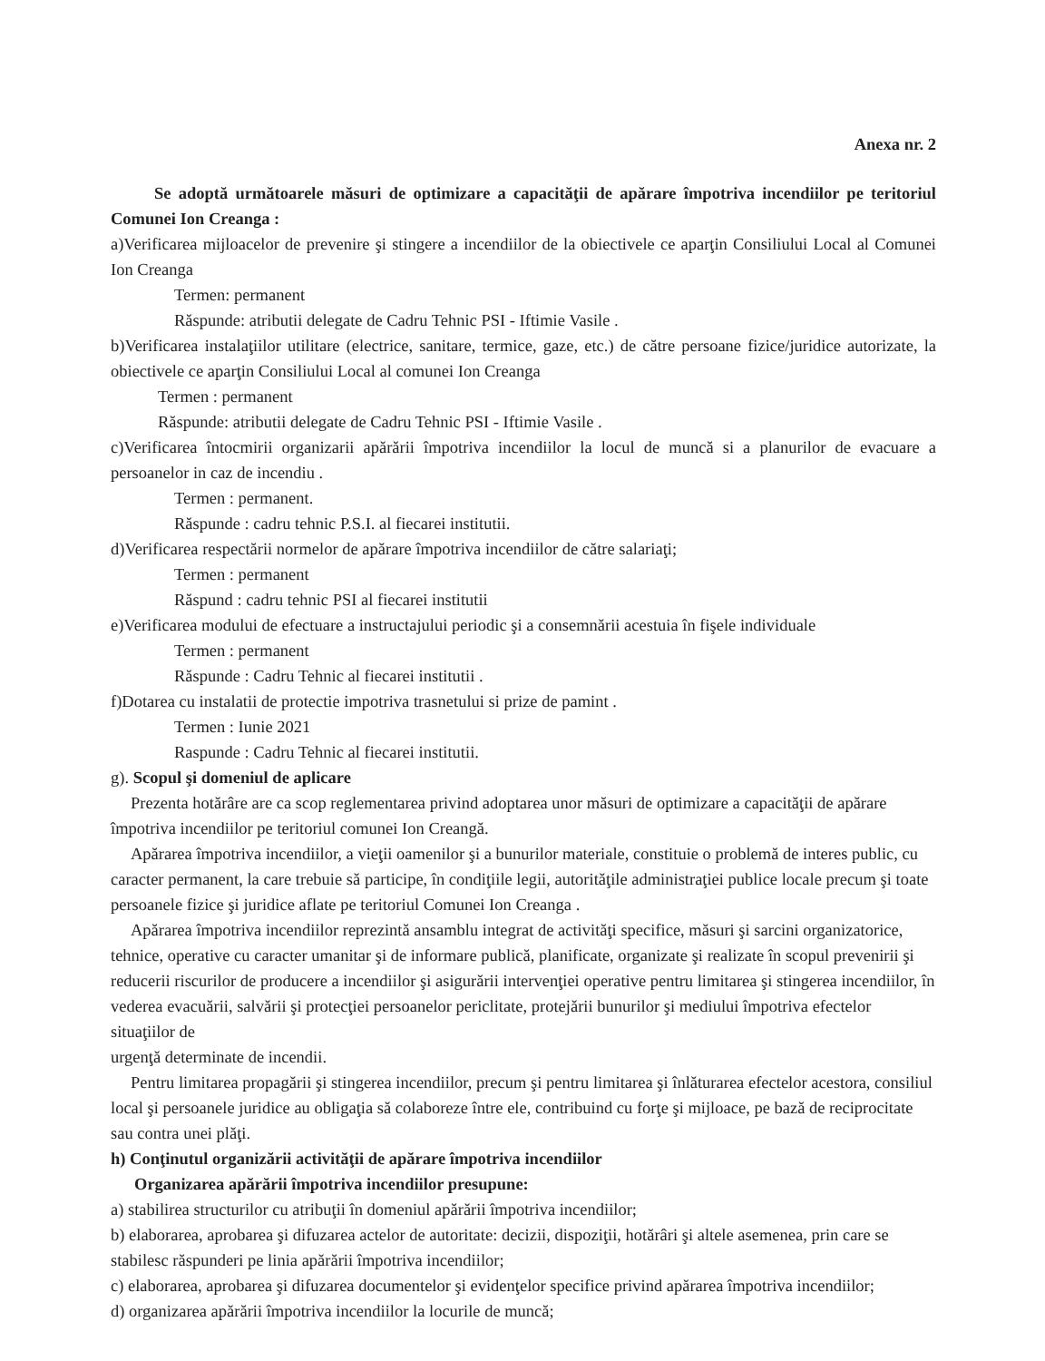Anexa nr. 2
Se adoptă următoarele măsuri de optimizare a capacităţii de apărare împotriva incendiilor pe teritoriul Comunei Ion Creanga :
a)Verificarea mijloacelor de prevenire şi stingere a incendiilor de la obiectivele ce aparţin Consiliului Local al Comunei Ion Creanga
Termen: permanent
Răspunde: atributii delegate de Cadru Tehnic PSI - Iftimie Vasile .
b)Verificarea instalaţiilor utilitare (electrice, sanitare, termice, gaze, etc.) de către persoane fizice/juridice autorizate, la obiectivele ce aparţin Consiliului Local al comunei Ion Creanga
Termen : permanent
Răspunde: atributii delegate de Cadru Tehnic PSI - Iftimie Vasile .
c)Verificarea întocmirii organizarii apărării împotriva incendiilor la locul de muncă si a planurilor de evacuare a persoanelor in caz de incendiu .
Termen : permanent.
Răspunde : cadru tehnic P.S.I. al fiecarei institutii.
d)Verificarea respectării normelor de apărare împotriva incendiilor de către salariaţi;
Termen : permanent
Răspund : cadru tehnic PSI al fiecarei institutii
e)Verificarea modului de efectuare a instructajului periodic şi a consemnării acestuia în fişele individuale
Termen : permanent
Răspunde : Cadru Tehnic al fiecarei institutii .
f)Dotarea cu instalatii de protectie impotriva trasnetului si prize de pamint .
Termen : Iunie 2021
Raspunde : Cadru Tehnic al fiecarei institutii.
g). Scopul şi domeniul de aplicare
Prezenta hotărâre are ca scop reglementarea privind adoptarea unor măsuri de optimizare a capacităţii de apărare împotriva incendiilor pe teritoriul comunei Ion Creangă.
Apărarea împotriva incendiilor, a vieţii oamenilor şi a bunurilor materiale, constituie o problemă de interes public, cu caracter permanent, la care trebuie să participe, în condiţiile legii, autorităţile administraţiei publice locale precum şi toate persoanele fizice şi juridice aflate pe teritoriul Comunei Ion Creanga .
Apărarea împotriva incendiilor reprezintă ansamblu integrat de activităţi specifice, măsuri şi sarcini organizatorice, tehnice, operative cu caracter umanitar şi de informare publică, planificate, organizate şi realizate în scopul prevenirii şi reducerii riscurilor de producere a incendiilor şi asigurării intervenţiei operative pentru limitarea şi stingerea incendiilor, în vederea evacuării, salvării şi protecţiei persoanelor periclitate, protejării bunurilor şi mediului împotriva efectelor situaţiilor de
urgenţă determinate de incendii.
Pentru limitarea propagării şi stingerea incendiilor, precum şi pentru limitarea şi înlăturarea efectelor acestora, consiliul local şi persoanele juridice au obligaţia să colaboreze între ele, contribuind cu forţe şi mijloace, pe bază de reciprocitate sau contra unei plăţi.
h) Conţinutul organizării activităţii de apărare împotriva incendiilor
Organizarea apărării împotriva incendiilor presupune:
a) stabilirea structurilor cu atribuţii în domeniul apărării împotriva incendiilor;
b) elaborarea, aprobarea şi difuzarea actelor de autoritate: decizii, dispoziţii, hotărâri şi altele asemenea, prin care se stabilesc răspunderi pe linia apărării împotriva incendiilor;
c) elaborarea, aprobarea şi difuzarea documentelor şi evidenţelor specifice privind apărarea împotriva incendiilor;
d) organizarea apărării împotriva incendiilor la locurile de muncă;